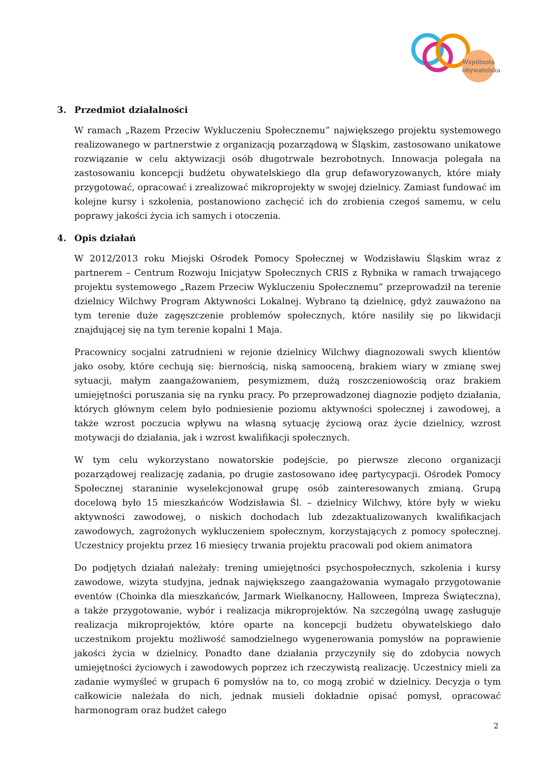Wspólnota
obywatelska
3. Przedmiot działalności
W ramach „Razem Przeciw Wykluczeniu Społecznemu” największego projektu systemowego realizowanego w partnerstwie z organizacją pozarządową w Śląskim, zastosowano unikatowe rozwiązanie w celu aktywizacji osób długotrwale bezrobotnych. Innowacja polegała na zastosowaniu koncepcji budżetu obywatelskiego dla grup defaworyzowanych, które miały przygotować, opracować i zrealizować mikroprojekty w swojej dzielnicy. Zamiast fundować im kolejne kursy i szkolenia, postanowiono zachęcić ich do zrobienia czegoś samemu, w celu poprawy jakości życia ich samych i otoczenia.
4. Opis działań
W 2012/2013 roku Miejski Ośrodek Pomocy Społecznej w Wodzisławiu Śląskim wraz z partnerem – Centrum Rozwoju Inicjatyw Społecznych CRIS z Rybnika w ramach trwającego projektu systemowego „Razem Przeciw Wykluczeniu Społecznemu” przeprowadził na terenie dzielnicy Wilchwy Program Aktywności Lokalnej. Wybrano tą dzielnicę, gdyż zauważono na tym terenie duże zagęszczenie problemów społecznych, które nasiliły się po likwidacji znajdującej się na tym terenie kopalni 1 Maja.
Pracownicy socjalni zatrudnieni w rejonie dzielnicy Wilchwy diagnozowali swych klientów jako osoby, które cechują się: biernością, niską samooceną, brakiem wiary w zmianę swej sytuacji, małym zaangażowaniem, pesymizmem, dużą roszczeniowością oraz brakiem umiejętności poruszania się na rynku pracy. Po przeprowadzonej diagnozie podjęto działania, których głównym celem było podniesienie poziomu aktywności społecznej i zawodowej, a także wzrost poczucia wpływu na własną sytuację życiową oraz życie dzielnicy, wzrost motywacji do działania, jak i wzrost kwalifikacji społecznych.
W tym celu wykorzystano nowatorskie podejście, po pierwsze zlecono organizacji pozarządowej realizację zadania, po drugie zastosowano ideę partycypacji. Ośrodek Pomocy Społecznej staraninie wyselekcjonował grupę osób zainteresowanych zmianą. Grupą docelową było 15 mieszkańców Wodzisławia Śl. – dzielnicy Wilchwy, które były w wieku aktywności zawodowej, o niskich dochodach lub zdezaktualizowanych kwalifikacjach zawodowych, zagrożonych wykluczeniem społecznym, korzystających z pomocy społecznej. Uczestnicy projektu przez 16 miesięcy trwania projektu pracowali pod okiem animatora
Do podjętych działań należały: trening umiejętności psychospołecznych, szkolenia i kursy zawodowe, wizyta studyjna, jednak największego zaangażowania wymagało przygotowanie eventów (Choinka dla mieszkańców, Jarmark Wielkanocny, Halloween, Impreza Świąteczna), a także przygotowanie, wybór i realizacja mikroprojektów. Na szczególną uwagę zasługuje realizacja mikroprojektów, które oparte na koncepcji budżetu obywatelskiego dało uczestnikom projektu możliwość samodzielnego wygenerowania pomysłów na poprawienie jakości życia w dzielnicy. Ponadto dane działania przyczyniły się do zdobycia nowych umiejętności życiowych i zawodowych poprzez ich rzeczywistą realizację. Uczestnicy mieli za zadanie wymyśleć w grupach 6 pomysłów na to, co mogą zrobić w dzielnicy. Decyzja o tym całkowicie należała do nich, jednak musieli dokładnie opisać pomysł, opracować harmonogram oraz budżet całego
2